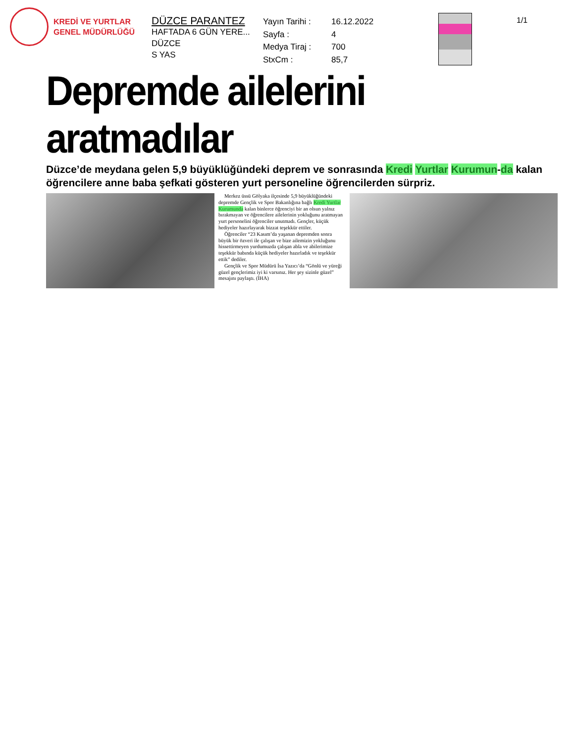KREDİ VE YURTLAR
GENEL MÜDÜRLÜĞÜ
DÜZCE PARANTEZ
HAFTADA 6 GÜN YERE...
DÜZCE
S YAS
Yayın Tarihi : 16.12.2022 Sayfa : 4 Medya Tiraj : 700 StxCm : 85,7
1/1
Depremde ailelerini aratmadılar
Düzce’de meydana gelen 5,9 büyüklüğündeki deprem ve sonrasında Kredi Yurtlar Kurumun-da kalan öğrencilere anne baba şefkati gösteren yurt personeline öğrencilerden sürpriz.
Merkez üssü Gölyaka ilçesinde 5,9 büyüklüğündeki depremde Gençlik ve Spor Bakanlığına bağlı Kredi Yurtlar Kurumunda kalan binlerce öğrenciyi bir an olsun yalnız bırakmayan ve öğrencilere ailelerinin yokluğunu aratmayan yurt personelini öğrenciler unutmadı. Gençler, küçük hediyeler hazırlayarak bizzat teşekkür ettiler.
Öğrenciler “23 Kasım’da yaşanan depremden sonra büyük bir özveri ile çalışan ve bize ailemizin yokluğunu hissettirmeyen yurdumuzda çalışan abla ve abilerimize teşekkür babında küçük hediyeler hazırladık ve teşekkür ettik” dediler.
Gençlik ve Spor Müdürü İsa Yazıcı’da “Gönlü ve yüreği güzel gençlerimiz iyi ki varsınız. Her şey sizinle güzel” mesajını paylaştı. (İHA)